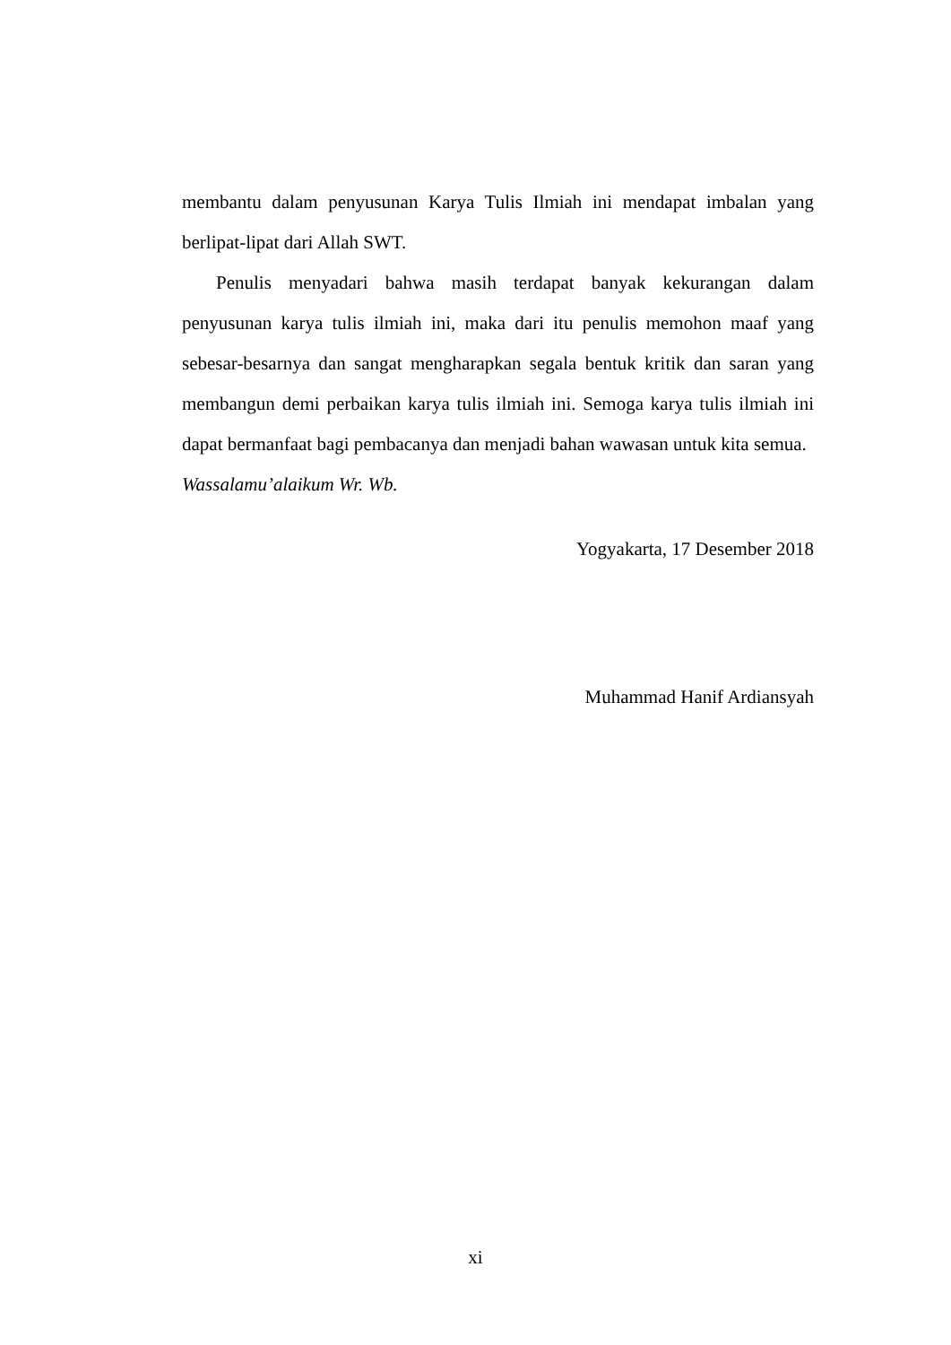membantu dalam penyusunan Karya Tulis Ilmiah ini mendapat imbalan yang berlipat-lipat dari Allah SWT.
Penulis menyadari bahwa masih terdapat banyak kekurangan dalam penyusunan karya tulis ilmiah ini, maka dari itu penulis memohon maaf yang sebesar-besarnya dan sangat mengharapkan segala bentuk kritik dan saran yang membangun demi perbaikan karya tulis ilmiah ini. Semoga karya tulis ilmiah ini dapat bermanfaat bagi pembacanya dan menjadi bahan wawasan untuk kita semua.
Wassalamu’alaikum Wr. Wb.
Yogyakarta, 17 Desember 2018
Muhammad Hanif Ardiansyah
xi